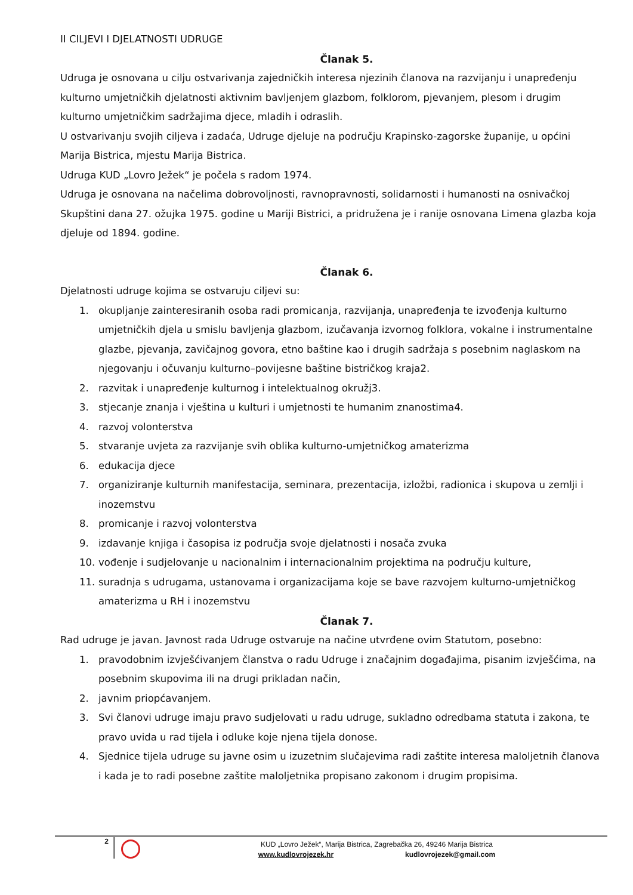II CILJEVI I DJELATNOSTI UDRUGE
Članak 5.
Udruga je osnovana u cilju ostvarivanja zajedničkih interesa njezinih članova na razvijanju i unapređenju kulturno umjetničkih djelatnosti aktivnim bavljenjem glazbom, folklorom, pjevanjem, plesom i drugim kulturno umjetničkim sadržajima djece, mladih i odraslih.
U ostvarivanju svojih ciljeva i zadaća, Udruge djeluje na području Krapinsko-zagorske županije, u općini Marija Bistrica, mjestu Marija Bistrica.
Udruga KUD „Lovro Ježek“ je počela s radom 1974.
Udruga je osnovana na načelima dobrovoljnosti, ravnopravnosti, solidarnosti i humanosti na osnivačkoj Skupštini dana 27. ožujka 1975. godine u Mariji Bistrici, a pridružena je i ranije osnovana Limena glazba koja djeluje od 1894. godine.
Članak 6.
Djelatnosti udruge kojima se ostvaruju ciljevi su:
1. okupljanje zainteresiranih osoba radi promicanja, razvijanja, unapređenja te izvođenja kulturno umjetničkih djela u smislu bavljenja glazbom, izučavanja izvornog folklora, vokalne i instrumentalne glazbe, pjevanja, zavičajnog govora, etno baštine kao i drugih sadržaja s posebnim naglaskom na njegovanju i očuvanju kulturno–povijesne baštine bistričkog kraja2.
2. razvitak i unapređenje kulturnog i intelektualnog okružj3.
3. stjecanje znanja i vještina u kulturi i umjetnosti te humanim znanostima4.
4. razvoj volonterstva
5. stvaranje uvjeta za razvijanje svih oblika kulturno-umjetničkog amaterizma
6. edukacija djece
7. organiziranje kulturnih manifestacija, seminara, prezentacija, izložbi, radionica i skupova u zemlji i inozemstvu
8. promicanje i razvoj volonterstva
9. izdavanje knjiga i časopisa iz područja svoje djelatnosti i nosača zvuka
10. vođenje i sudjelovanje u nacionalnim i internacionalnim projektima na području kulture,
11. suradnja s udrugama, ustanovama i organizacijama koje se bave razvojem kulturno-umjetničkog amaterizma u RH i inozemstvu
Članak 7.
Rad udruge je javan. Javnost rada Udruge ostvaruje na načine utvrđene ovim Statutom, posebno:
1. pravodobnim izvješćivanjem članstva o radu Udruge i značajnim događajima, pisanim izvješćima, na posebnim skupovima ili na drugi prikladan način,
2. javnim priopćavanjem.
3. Svi članovi udruge imaju pravo sudjelovati u radu udruge, sukladno odredbama statuta i zakona, te pravo uvida u rad tijela i odluke koje njena tijela donose.
4. Sjednice tijela udruge su javne osim u izuzetnim slučajevima radi zaštite interesa maloljetnih članova i kada je to radi posebne zaštite maloljetnika propisano zakonom i drugim propisima.
2
KUD „Lovro Ježek“, Marija Bistrica, Zagrebačka 26, 49246 Marija Bistrica
www.kudlovrojezek.hr kudlovrojezek@gmail.com